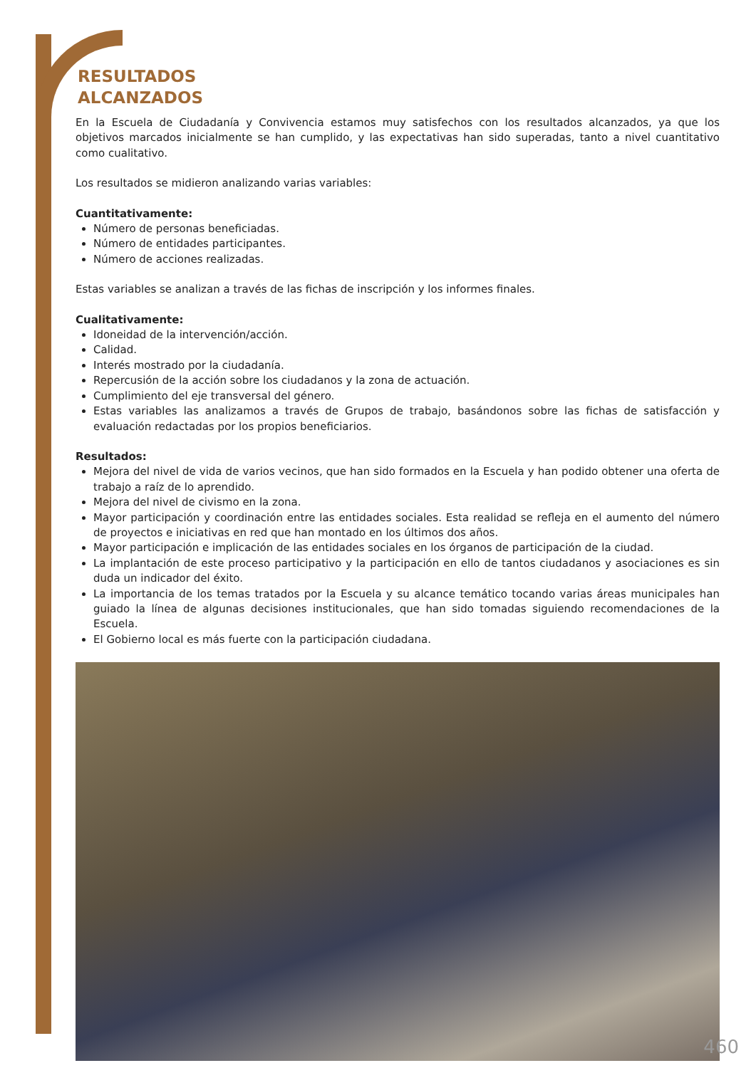RESULTADOS
ALCANZADOS
En la Escuela de Ciudadanía y Convivencia estamos muy satisfechos con los resultados alcanzados, ya que los objetivos marcados inicialmente se han cumplido, y las expectativas han sido superadas, tanto a nivel cuantitativo como cualitativo.
Los resultados se midieron analizando varias variables:
Cuantitativamente:
Número de personas beneficiadas.
Número de entidades participantes.
Número de acciones realizadas.
Estas variables se analizan a través de las fichas de inscripción y los informes finales.
Cualitativamente:
Idoneidad de la intervención/acción.
Calidad.
Interés mostrado por la ciudadanía.
Repercusión de la acción sobre los ciudadanos y la zona de actuación.
Cumplimiento del eje transversal del género.
Estas variables las analizamos a través de Grupos de trabajo, basándonos sobre las fichas de satisfacción y evaluación redactadas por los propios beneficiarios.
Resultados:
Mejora del nivel de vida de varios vecinos, que han sido formados en la Escuela y han podido obtener una oferta de trabajo a raíz de lo aprendido.
Mejora del nivel de civismo en la zona.
Mayor participación y coordinación entre las entidades sociales. Esta realidad se refleja en el aumento del número de proyectos e iniciativas en red que han montado en los últimos dos años.
Mayor participación e implicación de las entidades sociales en los órganos de participación de la ciudad.
La implantación de este proceso participativo y la participación en ello de tantos ciudadanos y asociaciones es sin duda un indicador del éxito.
La importancia de los temas tratados por la Escuela y su alcance temático tocando varias áreas municipales han guiado la línea de algunas decisiones institucionales, que han sido tomadas siguiendo recomendaciones de la Escuela.
El Gobierno local es más fuerte con la participación ciudadana.
460